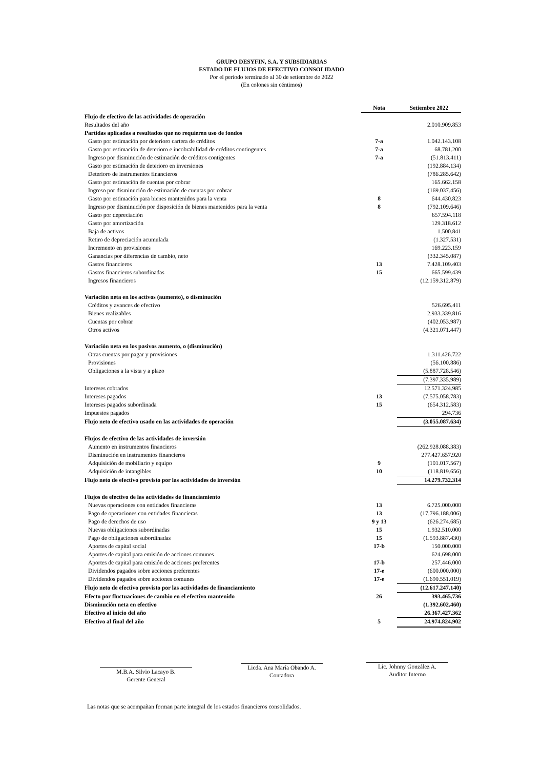GRUPO DESYFIN, S.A. Y SUBSIDIARIAS
ESTADO DE FLUJOS DE EFECTIVO CONSOLIDADO
Por el periodo terminado al 30 de setiembre de 2022
(En colones sin céntimos)
| | Nota | Setiembre 2022 |
| --- | --- | --- |
| Flujo de efectivo de las actividades de operación | | |
| Resultados del año | | 2.010.909.853 |
| Partidas aplicadas a resultados que no requieren uso de fondos | | |
| Gasto por estimación por deterioro cartera de créditos | 7-a | 1.042.143.108 |
| Gasto por estimación de deterioro e incobrabilidad de créditos contingentes | 7-a | 68.781.200 |
| Ingreso por disminución de estimación de créditos contigentes | 7-a | (51.813.411) |
| Gasto por estimación de deterioro en inversiones | | (192.884.134) |
| Deterioro de instrumentos financieros | | (786.285.642) |
| Gasto por estimación de cuentas por cobrar | | 165.662.158 |
| Ingreso por disminución de estimación de cuentas por cobrar | | (169.037.456) |
| Gasto por estimación para bienes mantenidos para la venta | 8 | 644.430.823 |
| Ingreso por disminución por disposición de bienes mantenidos para la venta | 8 | (792.109.646) |
| Gasto por depreciación | | 657.594.118 |
| Gasto por amortización | | 129.318.612 |
| Baja de activos | | 1.500.841 |
| Retiro de depreciación acumulada | | (1.327.531) |
| Incremento en provisiones | | 169.223.159 |
| Ganancias por diferencias de cambio, neto | | (332.345.087) |
| Gastos financieros | 13 | 7.428.109.403 |
| Gastos financieros subordinadas | 15 | 665.599.439 |
| Ingresos financieros | | (12.159.312.879) |
| Variación neta en los activos (aumento), o disminución | | |
| Créditos y avances de efectivo | | 526.695.411 |
| Bienes realizables | | 2.933.339.816 |
| Cuentas por cobrar | | (402.053.987) |
| Otros activos | | (4.321.071.447) |
| Variación neta en los pasivos aumento, o (disminución) | | |
| Otras cuentas por pagar y provisiones | | 1.311.426.722 |
| Provisiones | | (56.100.886) |
| Obligaciones a la vista y a plazo | | (5.887.728.546) |
| | | (7.397.335.989) |
| Intereses cobrados | | 12.571.324.985 |
| Intereses pagados | 13 | (7.575.058.783) |
| Intereses pagados subordinada | 15 | (654.312.583) |
| Impuestos pagados | | 294.736 |
| Flujo neto de efectivo usado en las actividades de operación | | (3.055.087.634) |
| Flujos de efectivo de las actividades de inversión | | |
| Aumento en instrumentos financieros | | (262.928.088.383) |
| Disminución en instrumentos financieros | | 277.427.657.920 |
| Adquisición de mobiliario y equipo | 9 | (101.017.567) |
| Adquisición de intangibles | 10 | (118.819.656) |
| Flujo neto de efectivo provisto por las actividades de inversión | | 14.279.732.314 |
| Flujos de efectivo de las actividades de financiamiento | | |
| Nuevas operaciones con entidades financieras | 13 | 6.725.000.000 |
| Pago de operaciones con entidades financieras | 13 | (17.796.188.006) |
| Pago de derechos de uso | 9 y 13 | (626.274.685) |
| Nuevas obligaciones subordinadas | 15 | 1.932.510.000 |
| Pago de obligaciones subordinadas | 15 | (1.593.887.430) |
| Aportes de capital social | 17-b | 150.000.000 |
| Aportes de capital para emisión de acciones comunes | | 624.698.000 |
| Aportes de capital para emisión de acciones preferentes | 17-b | 257.446.000 |
| Dividendos pagados sobre acciones preferentes | 17-e | (600.000.000) |
| Dividendos pagados sobre acciones comunes | 17-e | (1.690.551.019) |
| Flujo neto de efectivo provisto por las actividades de financiamiento | | (12.617.247.140) |
| Efecto por fluctuaciones de cambio en el efectivo mantenido | 26 | 393.465.736 |
| Disminución neta en efectivo | | (1.392.602.460) |
| Efectivo al inicio del año | | 26.367.427.362 |
| Efectivo al final del año | 5 | 24.974.824.902 |
M.B.A. Silvio Lacayo B.
Gerente General
Licda. Ana María Obando A.
Contadora
Lic. Johnny González A.
Auditor Interno
Las notas que se acompañan forman parte integral de los estados financieros consolidados.